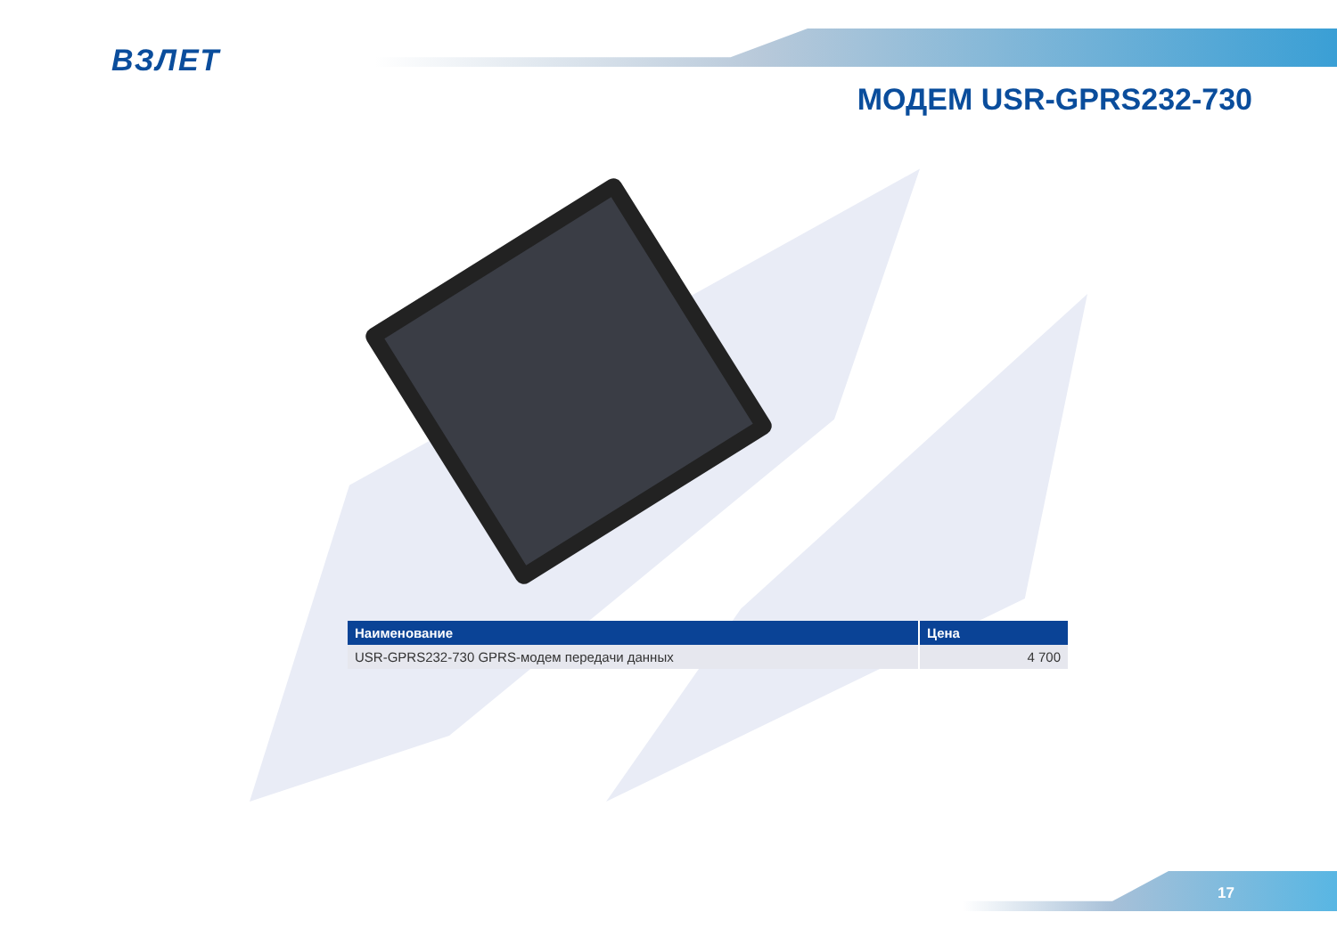ВЗЛЕТ
МОДЕМ USR-GPRS232-730
| Наименование | Цена |
| --- | --- |
| USR-GPRS232-730 GPRS-модем передачи данных | 4 700 |
17